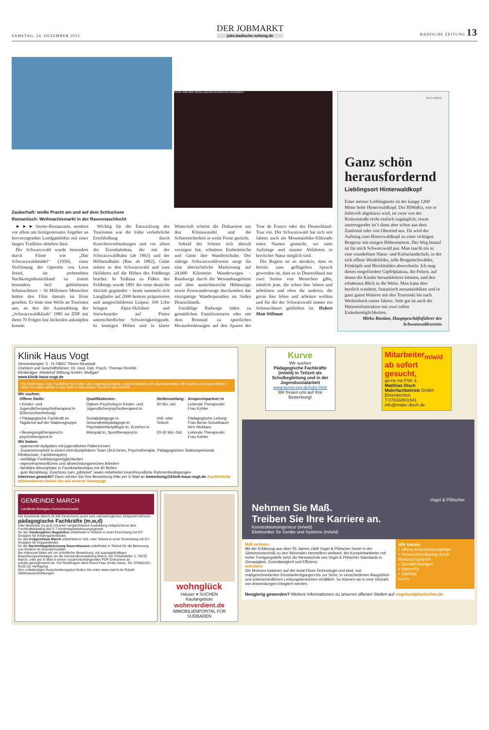SAMSTAG, 24. DEZEMBER 2022 DER JOBMARKT
jobs.badische-zeitung.de BADISCHE ZEITUNG 13
FOTOS: PHILIPPE THINES, HOCHSCHWARZWALD TOURISMUS
Zauberhaft: weiße Pracht am und auf dem Schluchsee
Romantisch: Weihnachtsmarkt in der Ravennaschlucht
► ► ► Sterne-Restaurants, sondern vor allem am breitgestreuten Angebot an hervorragenden Landgasthöfen mit einer langen Tradition absehen lässt.
Der Schwarzwald wurde besonders durch Filme wie „Das Schwarzwaldmädel“ (1950), einer Verfilmung der Operette von Leon Jessel, im zerbombten Nachkriegsdeutschland zu einem besonders heil gebliebenen Sehnsuchtsort – 16 Millionen Menschen hatten den Film damals im Kino gesehen. Er löste eine Welle an Touristen aus, an den die Ausstrahlung der „Schwarzwaldklinik“ 1985 im ZDF mit ihren 70 Folgen fast lückenlos anknüpfen konnte.
Wichtig für die Entwicklung des Tourismus war die frühe verkehrliche Erschließung durch Kutschenverbindungen und vor allem der Eisenbahnbau, der mit der Schwarzwaldbahn (ab 1863) und der Höllentalbahn (Bau ab 1882), Gäste mitten in den Schwarzwald und zum Skifahren auf die Höhen des Feldbergs brachte. In Todtnau zu Füßen des Feldbergs wurde 1891 der erste deutsche Skiclub gegründet – heute tummeln sich Langläufer auf 2000 bestens präparierten und ausgeschilderten Loipen; 100 Lifte bringen Alpin-Skifahrer und Snowboarder auf Pisten unterschiedlicher Schwierigkeitsgrade. In sonnigen Höhen und in klarer Winterluft scheint die Diskussion um den Klimawandel und die Schneesicherheit in weite Ferne gerückt.
Sobald der Schnee sich überall verzogen hat, schnüren Einheimische und Gäste ihre Wanderschuhe. Der rührige Schwarzwaldverein sorgt für eine übersichtliche Markierung auf 24.000 Kilometer Wanderwegen – Rundwege durch die Weinanbaugebiete und über aussichtsreiche Höhenzüge sowie Fernwanderwege durchziehen das einzigartige Wanderparadies im Süden Deutschlands.
Unzählige Radwege laden zu gemütlichen Familientouren oder mit dem Rennrad zu sportlichen Herausforderungen auf den Spuren der Tour de France oder der Deutschland-Tour ein. Der Schwarzwald hat sich seit Jahren auch als Mountainbike-Eldorado einen Namen gemacht, wo satte Aufstiege und rasante Abfahrten in herrlicher Natur möglich sind.
Die Region ist so attraktiv, dass es bereits zum geflügelten Spruch geworden ist, dass es in Deutschland nur zwei Sorten von Menschen gäbe, nämlich jene, die schon hier lebten und arbeiteten und eben die anderen, die gerne hier leben und arbeiten wollten und für die der Schwarzwald immer ein Sehnsuchtsort geblieben ist. Hubert Matt-Willmatt
FOTO: PRIVAT
Ganz schön herausfordernd
Lieblingsort Hinterwaldkopf
Einer meiner Lieblingsorte ist der knapp 1200 Meter hohe Hinterwaldkopf. Der HiWaKo, wie er liebevoll abgekürzt wird, ist zwar von der Rinkenstraße recht einfach zugänglich; etwas anstrengender ist’s dann aber schon aus dem Zastlertal oder von Oberried aus. Da wird der Aufstieg zum Hinterwaldkopf zu einer richtigen Bergtour mit einigen Höhenmetern. Der Weg hinauf ist für mich Schwarzwald pur. Man taucht ein in eine wunderbare Natur- und Kulturlandschaft, in der sich offene Weidefelder, tolle Bergmischwälder, Felsköpfe und Blockhalden abwechseln. Ich mag dieses eingefriedete Gipfelplateau, die Felsen, auf denen die Kinder herumklettern können, und den erhabenen Blick in die Weite. Man kann dort herrlich wandern, fantastisch mountainbiken und in ganz guten Wintern mit den Tourenski bis nach Weilersbach runter fahren. Sehr gut ist auch die Hütteninfrastruktur mit zwei tollen Einkehrmöglichkeiten.
Mirko Bastian, Hauptgeschäftsführer des Schwarzwaldvereins
Klinik Haus Vogt
Dennenbergstr. 5 · D-79822 Titisee-Neustadt
Chefarzt und Geschäftsführer: Dr. med. Dipl. Psych. Thomas Reichle
Klinikträger: Heidehof Stiftung GmbH, Stuttgart
www.klinik-haus-vogt.de
Die Klinik Haus Vogt, Fachklinik für Kinder- und Jugendpsychiatrie, -psychotherapie und -psychosomatik, hilft Kindern und Jugendlichen dabei ihr Leben wieder in den Griff zu bekommen. Zurück in die Zukunft!
Wir suchen:
| Offene Stelle: | Qualifikationen: | Stellenumfang: | Ansprechpartner:in |
| --- | --- | --- | --- |
| • Kinder- und Jugendlichenpsychotherapeut:in (Elternzeitvertretung) | Diplom-Psycholog:in Kinder- und Jugendlichenpsychotherapeut:in | 30 Wo.-std. | Leitende Therapeutin: Frau Kohler |
| • Pädagogische Fachkraft im Tagdienst auf der Stationsgruppe | Sozialpädagoge:in, Gesundheitspädagoge:in Psychiatriefachpfleger:in, Erzieher:in | Voll- oder Teilzeit | Pädagogische Leitung: Frau Bentz-Schuhbaum Herr Nicklaus |
| • Bewegungstherapeut:in psychotherapeut:in | Motopäd:in, Sporttherapeut:in | 20-30 Wo.-Std. | Leitende Therapeutin: Frau Kohler |
Wir bieten:
- spannende Aufgaben mit jugendlichen Patient:innen
- Zusammenarbeit in einem interdisziplinären Team (Ärzt:innen, Psychotherapie, Pädagogisches Stationspersonal, Klinikschule, Fachtherapien)
- vielfältige Fortbildungsmöglichkeiten
- eigenverantwortliches und abwechslungsreiches Arbeiten
- familiäre Atmosphäre in Fachkrankenhaus mit 40 Betten
- gute Bezahlung, Zuschuss zum „jobticket“ sowie mitarbeiter:innenfreundliche Rahmenbedingungen
Interesse geweckt? Dann richten Sie Ihre Bewerbung bitte per E-Mail an bewerbung@klinik-haus-vogt.de Ausführliche Informationen finden Sie auf unserer homepage
GEMEINDE MARCH
Landkreis Breisgau-Hochschwarzwald
Die Gemeinde March (9.300 Einwohner) sucht zum nächstmöglichen Zeitpunkt mehrere
pädagogische Fachkräfte (m,w,d)
oder Bewerber (m,w,d) mit einer vergleichbaren Ausbildung entsprechend dem Fachkräftekatalog des § 7 Kindertagesbetreuungsgesetz
für den Kindergarten Hugstetten unbefristet in Vollzeit in einer Einrichtung mit GT-Gruppen für Kindergartenkinder,
für das Krippenhaus March unbefristet in Voll- oder Teilzeit in einer Einrichtung mit GT-Gruppen für Krippenkinder,
für die Nachmittagsbetreuung Neuershausen unbefristet in Teilzeit für die Betreuung von Kindern im Grundschulalter.
Bei Interesse bitten wir um schriftliche Bewerbung, mit aussagekräftigen Bewerbungsunterlagen an die Gemeindeverwaltung March, Am Felsenkeller 2, 79232 March, oder per E-Mail in einem zusammenhängenden PDF-Dokument an joerdis.giese@march.de. Für Rückfragen steht Ihnen Frau Jördis Giese, Tel. 07665/422-9130 zur Verfügung.
Den vollständigen Ausschreibungstext finden Sie unter www.march.de Rubrik Stellenausschreibungen
wohnglück
Häuser ▾ SUCHEN
Kaufangebote
wohnverdient.de
IMMOBILIENPORTAL FÜR SÜDBADEN
Kurve
Wir suchen
Pädagogische Fachkräfte (m/w/d) in Teilzeit als Schulbegleitung und in der Jugendsozialarbeit
www.kurve-org.de/jobs.html
Wir freuen uns auf Ihre Bewerbung!
Mitarbeiter<sub>m/w/d</sub> ab sofort gesucht,
gerne mit FSK 3.
Matthias Disch Malerfachbetrieb GmbH
Ehrenkirchen
T 07633/801541
info@maler-disch.de
Vogel & Plötscher
Nehmen Sie Maß.
Treiben Sie Ihre Karriere an.
Konstruktionsingenieur (m/w/d)
Elektroniker für Geräte und Systeme (m/w/d)
Maß nehmen.
Mit der Erfahrung aus über 55 Jahren zählt Vogel & Plötscher heute in der Gleismesstechnik zu den führenden Herstellern weltweit. Als Komplettanbieter mit hoher Fertigungstiefe setzt die Messtechnik von Vogel & Plötscher Standards in Genauigkeit, Zuverlässigkeit und Effizienz.
antreiben
Die Motoren basieren auf der Axial-Fluss-Technologie und sind, von maßgeschneiderten Einzelanfertigungen bis zur Serie, in verschiedenen Baugrößen und unterschiedlichen Leistungsbereichen erhältlich. So können sie in eine Vielzahl von Anwendungen integriert werden.
Wir bieten:
• offene Arbeitsatmosphäre
• Umsatzbeteiligung durch Bonusprogramm
• Sozialleistungen
• HanseFit
• JobRad
u.v.m.
Neugierig geworden? Weitere Informationen zu unseren offenen Stellen auf vogelundploetscher.de